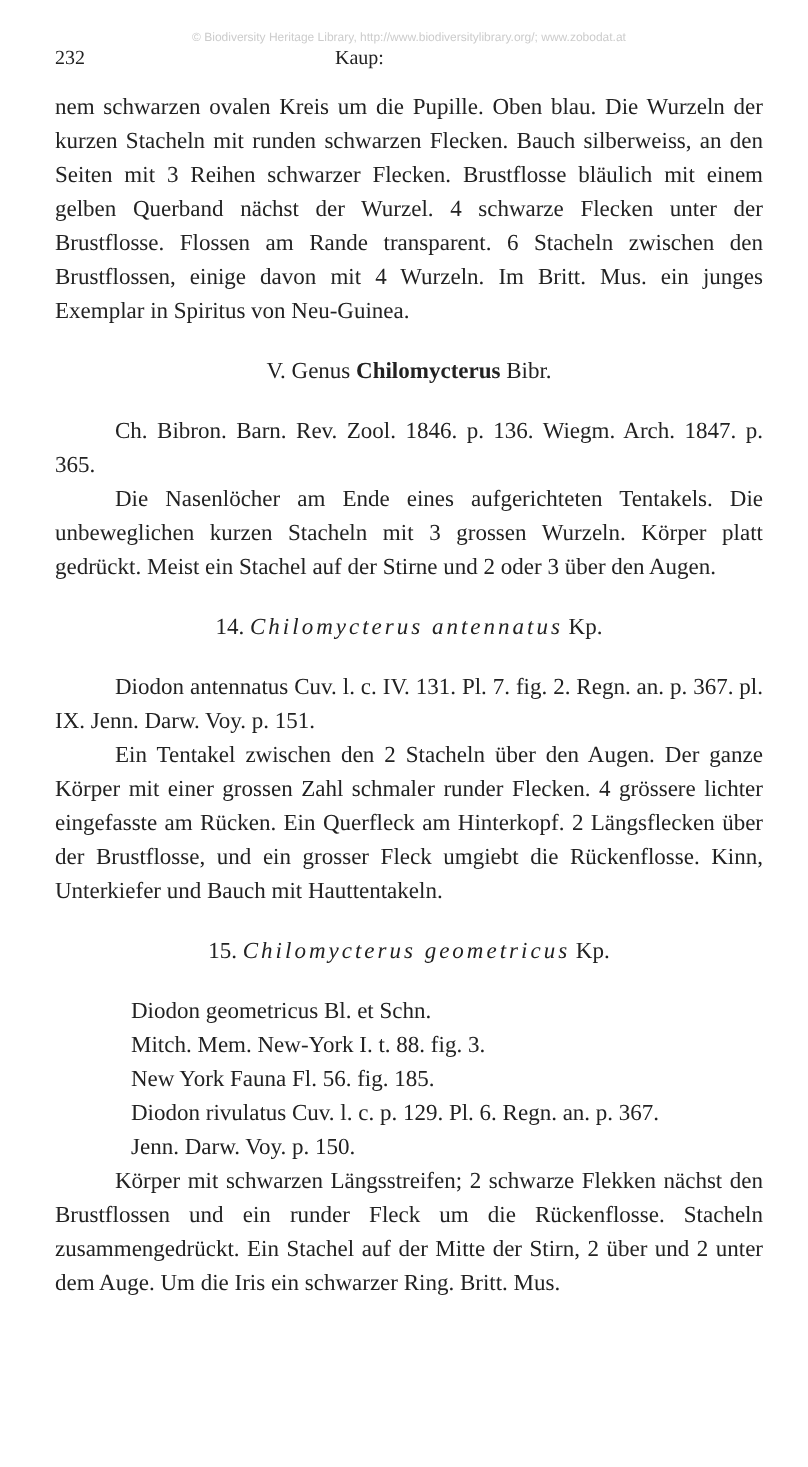© Biodiversity Heritage Library, http://www.biodiversitylibrary.org/; www.zobodat.at
232 Kaup:
nem schwarzen ovalen Kreis um die Pupille. Oben blau. Die Wurzeln der kurzen Stacheln mit runden schwarzen Flecken. Bauch silberweiss, an den Seiten mit 3 Reihen schwarzer Flecken. Brustflosse bläulich mit einem gelben Querband nächst der Wurzel. 4 schwarze Flecken unter der Brustflosse. Flossen am Rande transparent. 6 Stacheln zwischen den Brustflossen, einige davon mit 4 Wurzeln. Im Britt. Mus. ein junges Exemplar in Spiritus von Neu-Guinea.
V. Genus Chilomycterus Bibr.
Ch. Bibron. Barn. Rev. Zool. 1846. p. 136. Wiegm. Arch. 1847. p. 365.
Die Nasenlöcher am Ende eines aufgerichteten Tentakels. Die unbeweglichen kurzen Stacheln mit 3 grossen Wurzeln. Körper platt gedrückt. Meist ein Stachel auf der Stirne und 2 oder 3 über den Augen.
14. Chilomycterus antennatus Kp.
Diodon antennatus Cuv. l. c. IV. 131. Pl. 7. fig. 2. Regn. an. p. 367. pl. IX. Jenn. Darw. Voy. p. 151.
Ein Tentakel zwischen den 2 Stacheln über den Augen. Der ganze Körper mit einer grossen Zahl schmaler runder Flecken. 4 grössere lichter eingefasste am Rücken. Ein Querfleck am Hinterkopf. 2 Längsflecken über der Brustflosse, und ein grosser Fleck umgiebt die Rückenflosse. Kinn, Unterkiefer und Bauch mit Hauttentakeln.
15. Chilomycterus geometricus Kp.
Diodon geometricus Bl. et Schn.
Mitch. Mem. New-York I. t. 88. fig. 3.
New York Fauna Fl. 56. fig. 185.
Diodon rivulatus Cuv. l. c. p. 129. Pl. 6. Regn. an. p. 367.
Jenn. Darw. Voy. p. 150.
Körper mit schwarzen Längsstreifen; 2 schwarze Flekken nächst den Brustflossen und ein runder Fleck um die Rückenflosse. Stacheln zusammengedrückt. Ein Stachel auf der Mitte der Stirn, 2 über und 2 unter dem Auge. Um die Iris ein schwarzer Ring. Britt. Mus.